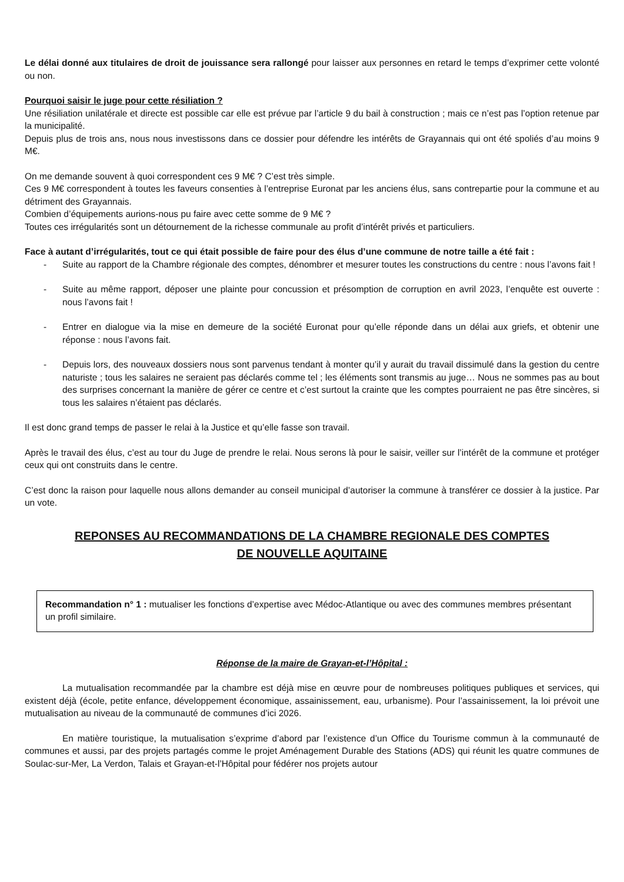Le délai donné aux titulaires de droit de jouissance sera rallongé pour laisser aux personnes en retard le temps d’exprimer cette volonté ou non.
Pourquoi saisir le juge pour cette résiliation ?
Une résiliation unilatérale et directe est possible car elle est prévue par l’article 9 du bail à construction ; mais ce n’est pas l’option retenue par la municipalité.
Depuis plus de trois ans, nous nous investissons dans ce dossier pour défendre les intérêts de Grayannais qui ont été spoliés d’au moins 9 M€.
On me demande souvent à quoi correspondent ces 9 M€ ? C’est très simple.
Ces 9 M€ correspondent à toutes les faveurs consenties à l’entreprise Euronat par les anciens élus, sans contrepartie pour la commune et au détriment des Grayannais.
Combien d’équipements aurions-nous pu faire avec cette somme de 9 M€ ?
Toutes ces irrégularités sont un détournement de la richesse communale au profit d’intérêt privés et particuliers.
Face à autant d’irrégularités, tout ce qui était possible de faire pour des élus d’une commune de notre taille a été fait :
- Suite au rapport de la Chambre régionale des comptes, dénombrer et mesurer toutes les constructions du centre : nous l’avons fait !
- Suite au même rapport, déposer une plainte pour concussion et présomption de corruption en avril 2023, l’enquête est ouverte : nous l’avons fait !
- Entrer en dialogue via la mise en demeure de la société Euronat pour qu’elle réponde dans un délai aux griefs, et obtenir une réponse : nous l’avons fait.
- Depuis lors, des nouveaux dossiers nous sont parvenus tendant à monter qu’il y aurait du travail dissimulé dans la gestion du centre naturiste ; tous les salaires ne seraient pas déclarés comme tel ; les éléments sont transmis au juge… Nous ne sommes pas au bout des surprises concernant la manière de gérer ce centre et c’est surtout la crainte que les comptes pourraient ne pas être sincères, si tous les salaires n’étaient pas déclarés.
Il est donc grand temps de passer le relai à la Justice et qu’elle fasse son travail.
Après le travail des élus, c’est au tour du Juge de prendre le relai. Nous serons là pour le saisir, veiller sur l’intérêt de la commune et protéger ceux qui ont construits dans le centre.
C’est donc la raison pour laquelle nous allons demander au conseil municipal d’autoriser la commune à transférer ce dossier à la justice. Par un vote.
REPONSES AU RECOMMANDATIONS DE LA CHAMBRE REGIONALE DES COMPTES
DE NOUVELLE AQUITAINE
Recommandation n° 1 : mutualiser les fonctions d’expertise avec Médoc-Atlantique ou avec des communes membres présentant un profil similaire.
Réponse de la maire de Grayan-et-l’Hôpital :
La mutualisation recommandée par la chambre est déjà mise en œuvre pour de nombreuses politiques publiques et services, qui existent déjà (école, petite enfance, développement économique, assainissement, eau, urbanisme). Pour l’assainissement, la loi prévoit une mutualisation au niveau de la communauté de communes d’ici 2026.
En matière touristique, la mutualisation s’exprime d’abord par l’existence d’un Office du Tourisme commun à la communauté de communes et aussi, par des projets partagés comme le projet Aménagement Durable des Stations (ADS) qui réunit les quatre communes de Soulac-sur-Mer, La Verdon, Talais et Grayan-et-l’Hôpital pour fédérer nos projets autour